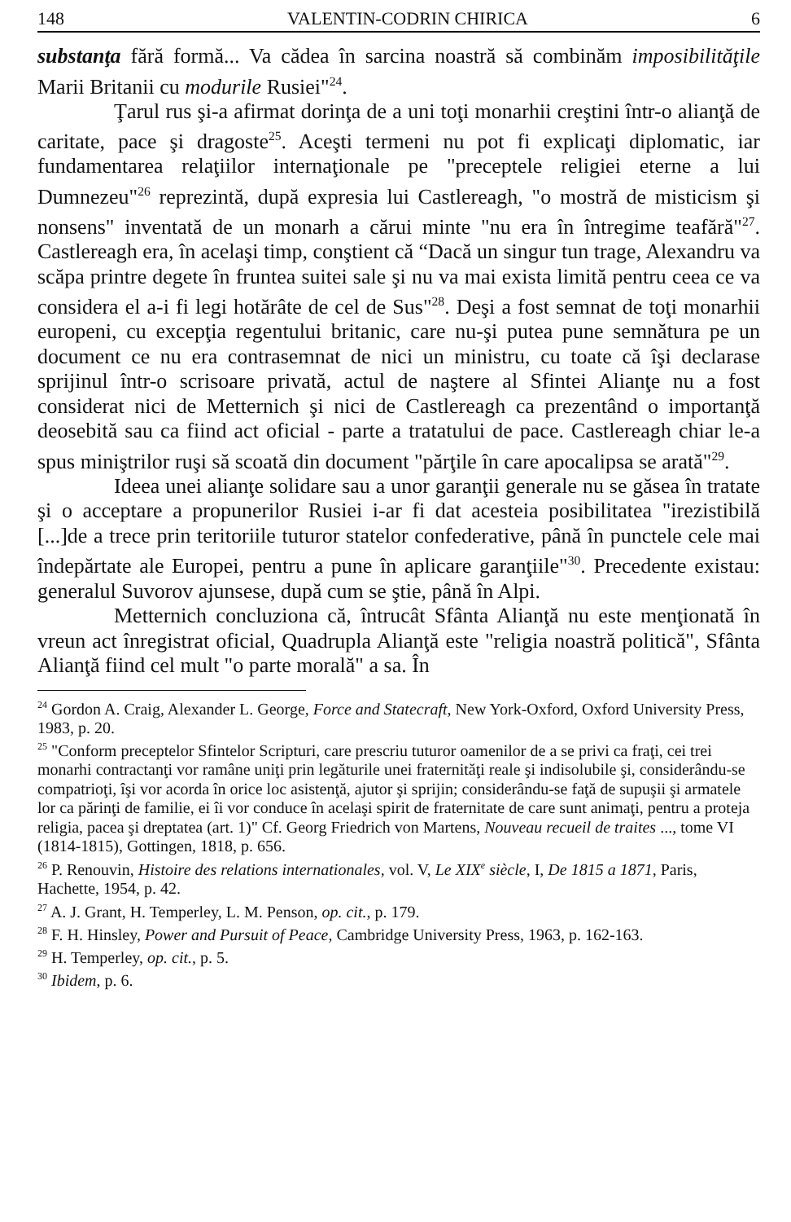148 VALENTIN-CODRIN CHIRICA 6
substanţa fără formă... Va cădea în sarcina noastră să combinăm imposibilităţile Marii Britanii cu modurile Rusiei"<sup>24</sup>.
Ţarul rus şi-a afirmat dorinţa de a uni toţi monarhii creştini într-o alianţă de caritate, pace şi dragoste<sup>25</sup>. Aceşti termeni nu pot fi explicaţi diplomatic, iar fundamentarea relaţiilor internaţionale pe "preceptele religiei eterne a lui Dumnezeu"<sup>26</sup> reprezintă, după expresia lui Castlereagh, "o mostră de misticism şi nonsens" inventată de un monarh a cărui minte "nu era în întregime teafără"<sup>27</sup>. Castlereagh era, în acelaşi timp, conştient că “Dacă un singur tun trage, Alexandru va scăpa printre degete în fruntea suitei sale şi nu va mai exista limită pentru ceea ce va considera el a-i fi legi hotărâte de cel de Sus"<sup>28</sup>. Deşi a fost semnat de toţi monarhii europeni, cu excepţia regentului britanic, care nu-şi putea pune semnătura pe un document ce nu era contrasemnat de nici un ministru, cu toate că îşi declarase sprijinul într-o scrisoare privată, actul de naştere al Sfintei Alianţe nu a fost considerat nici de Metternich şi nici de Castlereagh ca prezentând o importanţă deosebită sau ca fiind act oficial - parte a tratatului de pace. Castlereagh chiar le-a spus miniştrilor ruşi să scoată din document "părţile în care apocalipsa se arată"<sup>29</sup>.
Ideea unei alianţe solidare sau a unor garanţii generale nu se găsea în tratate şi o acceptare a propunerilor Rusiei i-ar fi dat acesteia posibilitatea "irezistibilă [...]de a trece prin teritoriile tuturor statelor confederative, până în punctele cele mai îndepărtate ale Europei, pentru a pune în aplicare garanţiile"<sup>30</sup>. Precedente existau: generalul Suvorov ajunsese, după cum se ştie, până în Alpi.
Metternich concluziona că, întrucât Sfânta Alianţă nu este menţionată în vreun act înregistrat oficial, Quadrupla Alianţă este "religia noastră politică", Sfânta Alianţă fiind cel mult "o parte morală" a sa. În
<sup>24</sup> Gordon A. Craig, Alexander L. George, Force and Statecraft, New York-Oxford, Oxford University Press, 1983, p. 20.
<sup>25</sup> "Conform preceptelor Sfintelor Scripturi, care prescriu tuturor oamenilor de a se privi ca fraţi, cei trei monarhi contractanţi vor ramâne uniţi prin legăturile unei fraternităţi reale şi indisolubile şi, considerându-se compatrioţi, îşi vor acorda în orice loc asistenţă, ajutor şi sprijin; considerându-se faţă de supuşii şi armatele lor ca părinţi de familie, ei îi vor conduce în acelaşi spirit de fraternitate de care sunt animaţi, pentru a proteja religia, pacea şi dreptatea (art. 1)" Cf. Georg Friedrich von Martens, Nouveau recueil de traites ..., tome VI (1814-1815), Gottingen, 1818, p. 656.
<sup>26</sup> P. Renouvin, Histoire des relations internationales, vol. V, Le XIX<sup>e</sup> siècle, I, De 1815 a 1871, Paris, Hachette, 1954, p. 42.
<sup>27</sup> A. J. Grant, H. Temperley, L. M. Penson, op. cit., p. 179.
<sup>28</sup> F. H. Hinsley, Power and Pursuit of Peace, Cambridge University Press, 1963, p. 162-163.
<sup>29</sup> H. Temperley, op. cit., p. 5.
<sup>30</sup> Ibidem, p. 6.